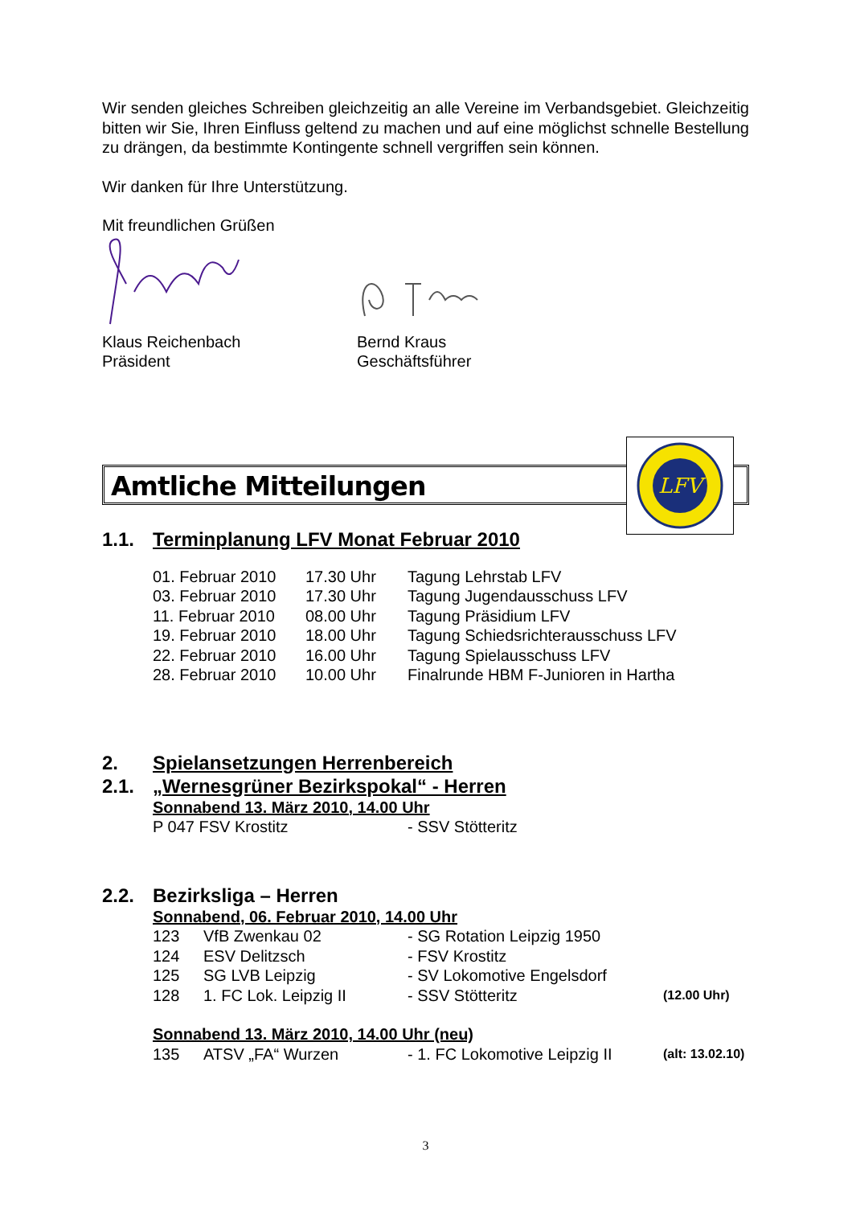Wir senden gleiches Schreiben gleichzeitig an alle Vereine im Verbandsgebiet. Gleichzeitig bitten wir Sie, Ihren Einfluss geltend zu machen und auf eine möglichst schnelle Bestellung zu drängen, da bestimmte Kontingente schnell vergriffen sein können.
Wir danken für Ihre Unterstützung.
Mit freundlichen Grüßen
Klaus Reichenbach
Präsident
Bernd Kraus
Geschäftsführer
Amtliche Mitteilungen
LFV
1.1. Terminplanung LFV Monat Februar 2010
| 01. Februar 2010 | 17.30 Uhr | Tagung Lehrstab LFV |
| 03. Februar 2010 | 17.30 Uhr | Tagung Jugendausschuss LFV |
| 11. Februar 2010 | 08.00 Uhr | Tagung Präsidium LFV |
| 19. Februar 2010 | 18.00 Uhr | Tagung Schiedsrichterausschuss LFV |
| 22. Februar 2010 | 16.00 Uhr | Tagung Spielausschuss LFV |
| 28. Februar 2010 | 10.00 Uhr | Finalrunde HBM F-Junioren in Hartha |
2. Spielansetzungen Herrenbereich
2.1. „Wernesgrüner Bezirkspokal“ - Herren
Sonnabend 13. März 2010, 14.00 Uhr
| P 047 FSV Krostitz | - SSV Stötteritz |
2.2. Bezirksliga – Herren
Sonnabend, 06. Februar 2010, 14.00 Uhr
| 123 | VfB Zwenkau 02 | - SG Rotation Leipzig 1950 | |
| 124 | ESV Delitzsch | - FSV Krostitz | |
| 125 | SG LVB Leipzig | - SV Lokomotive Engelsdorf | |
| 128 | 1. FC Lok. Leipzig II | - SSV Stötteritz | (12.00 Uhr) |
Sonnabend 13. März 2010, 14.00 Uhr (neu)
| 135 | ATSV „FA“ Wurzen | - 1. FC Lokomotive Leipzig II | (alt: 13.02.10) |
3